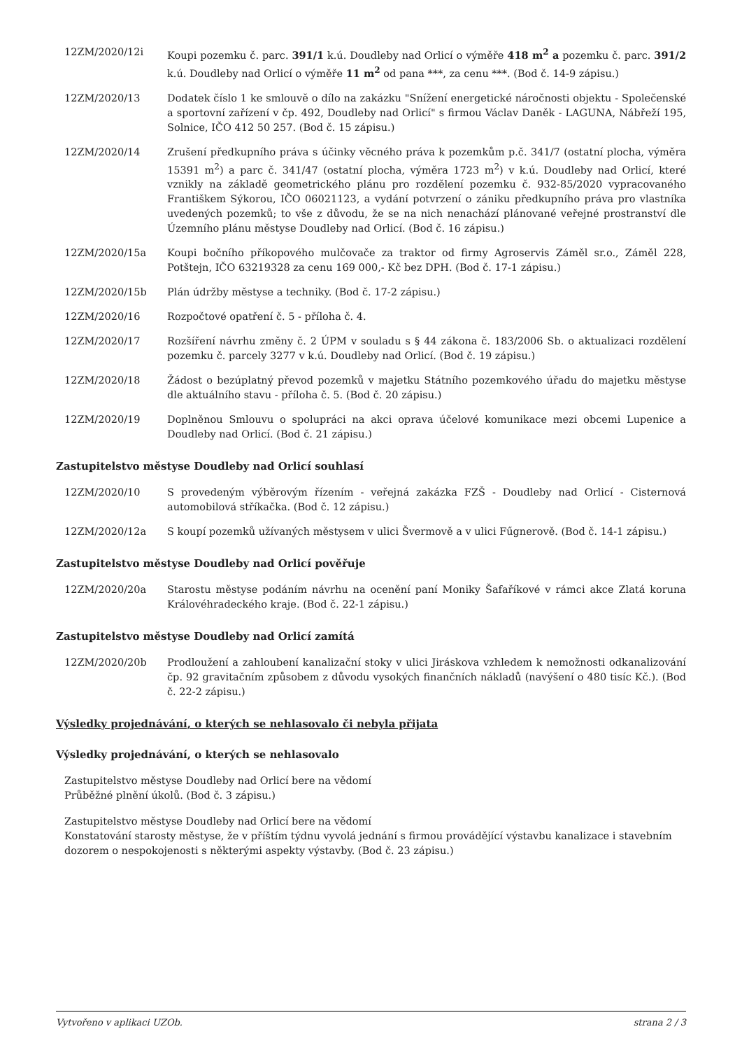12ZM/2020/12i Koupi pozemku č. parc. 391/1 k.ú. Doudleby nad Orlicí o výměře 418 m<sup>2</sup> a pozemku č. parc. 391/2 k.ú. Doudleby nad Orlicí o výměře 11 m<sup>2</sup> od pana ***, za cenu ***. (Bod č. 14-9 zápisu.)
12ZM/2020/13 Dodatek číslo 1 ke smlouvě o dílo na zakázku "Snížení energetické náročnosti objektu - Společenské a sportovní zařízení v čp. 492, Doudleby nad Orlicí" s firmou Václav Daněk - LAGUNA, Nábřeží 195, Solnice, IČO 412 50 257. (Bod č. 15 zápisu.)
12ZM/2020/14 Zrušení předkupního práva s účinky věcného práva k pozemkům p.č. 341/7 (ostatní plocha, výměra 15391 m<sup>2</sup>) a parc č. 341/47 (ostatní plocha, výměra 1723 m<sup>2</sup>) v k.ú. Doudleby nad Orlicí, které vznikly na základě geometrického plánu pro rozdělení pozemku č. 932-85/2020 vypracovaného Františkem Sýkorou, IČO 06021123, a vydání potvrzení o zániku předkupního práva pro vlastníka uvedených pozemků; to vše z důvodu, že se na nich nenachází plánované veřejné prostranství dle Územního plánu městyse Doudleby nad Orlicí. (Bod č. 16 zápisu.)
12ZM/2020/15a Koupi bočního příkopového mulčovače za traktor od firmy Agroservis Záměl sr.o., Záměl 228, Potštejn, IČO 63219328 za cenu 169 000,- Kč bez DPH. (Bod č. 17-1 zápisu.)
12ZM/2020/15b Plán údržby městyse a techniky. (Bod č. 17-2 zápisu.)
12ZM/2020/16 Rozpočtové opatření č. 5 - příloha č. 4.
12ZM/2020/17 Rozšíření návrhu změny č. 2 ÚPM v souladu s § 44 zákona č. 183/2006 Sb. o aktualizaci rozdělení pozemku č. parcely 3277 v k.ú. Doudleby nad Orlicí. (Bod č. 19 zápisu.)
12ZM/2020/18 Žádost o bezúplatný převod pozemků v majetku Státního pozemkového úřadu do majetku městyse dle aktuálního stavu - příloha č. 5. (Bod č. 20 zápisu.)
12ZM/2020/19 Doplněnou Smlouvu o spolupráci na akci oprava účelové komunikace mezi obcemi Lupenice a Doudleby nad Orlicí. (Bod č. 21 zápisu.)
Zastupitelstvo městyse Doudleby nad Orlicí souhlasí
12ZM/2020/10 S provedeným výběrovým řízením - veřejná zakázka FZŠ - Doudleby nad Orlicí - Cisternová automobilová stříkačka. (Bod č. 12 zápisu.)
12ZM/2020/12a S koupí pozemků užívaných městysem v ulici Švermově a v ulici Fűgnerově. (Bod č. 14-1 zápisu.)
Zastupitelstvo městyse Doudleby nad Orlicí pověřuje
12ZM/2020/20a Starostu městyse podáním návrhu na ocenění paní Moniky Šafaříkové v rámci akce Zlatá koruna Královéhradeckého kraje. (Bod č. 22-1 zápisu.)
Zastupitelstvo městyse Doudleby nad Orlicí zamítá
12ZM/2020/20b Prodloužení a zahloubení kanalizační stoky v ulici Jiráskova vzhledem k nemožnosti odkanalizování čp. 92 gravitačním způsobem z důvodu vysokých finančních nákladů (navýšení o 480 tisíc Kč.). (Bod č. 22-2 zápisu.)
Výsledky projednávání, o kterých se nehlasovalo či nebyla přijata
Výsledky projednávání, o kterých se nehlasovalo
Zastupitelstvo městyse Doudleby nad Orlicí bere na vědomí
Průběžné plnění úkolů. (Bod č. 3 zápisu.)
Zastupitelstvo městyse Doudleby nad Orlicí bere na vědomí
Konstatování starosty městyse, že v příštím týdnu vyvolá jednání s firmou provádějící výstavbu kanalizace i stavebním dozorem o nespokojenosti s některými aspekty výstavby. (Bod č. 23 zápisu.)
Vytvořeno v aplikaci UZOb. strana 2 / 3